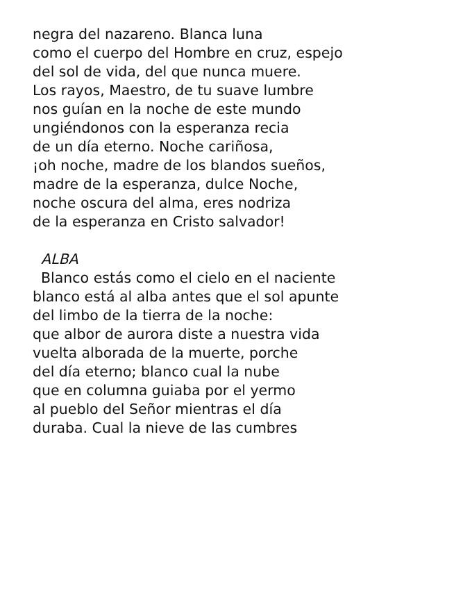negra del nazareno. Blanca luna
como el cuerpo del Hombre en cruz, espejo
del sol de vida, del que nunca muere.
Los rayos, Maestro, de tu suave lumbre
nos guían en la noche de este mundo
ungiéndonos con la esperanza recia
de un día eterno. Noche cariñosa,
¡oh noche, madre de los blandos sueños,
madre de la esperanza, dulce Noche,
noche oscura del alma, eres nodriza
de la esperanza en Cristo salvador!
ALBA
Blanco estás como el cielo en el naciente
blanco está al alba antes que el sol apunte
del limbo de la tierra de la noche:
que albor de aurora diste a nuestra vida
vuelta alborada de la muerte, porche
del día eterno; blanco cual la nube
que en columna guiaba por el yermo
al pueblo del Señor mientras el día
duraba. Cual la nieve de las cumbres